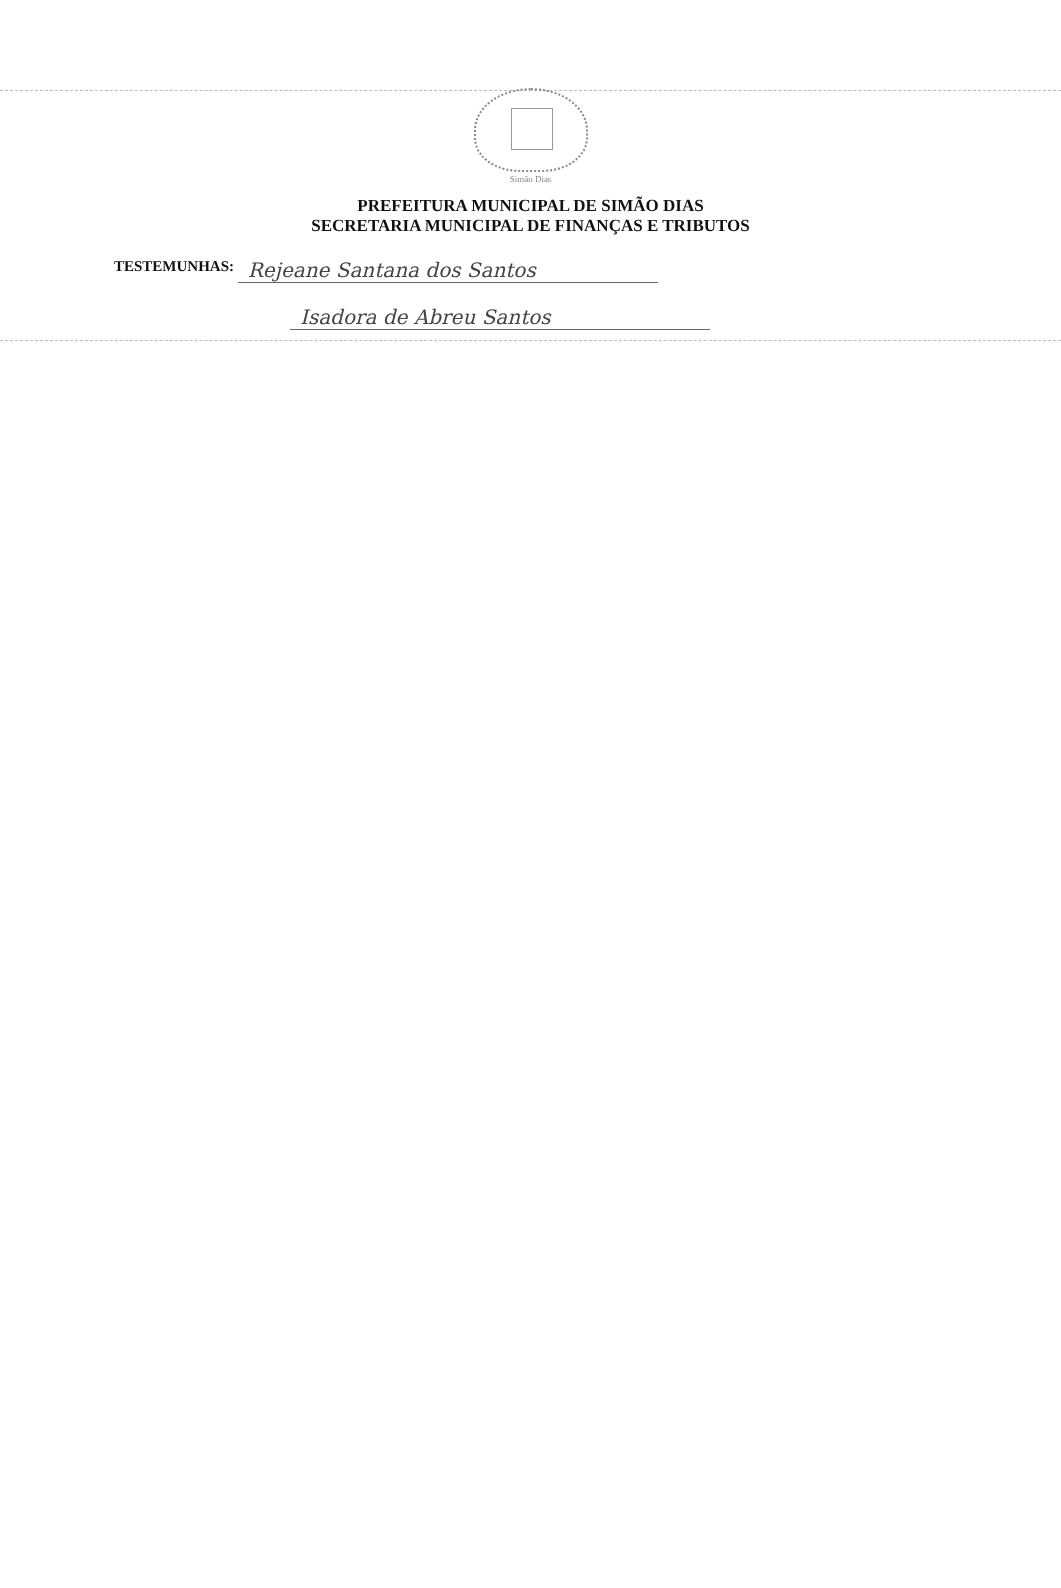Simão Dias
PREFEITURA MUNICIPAL DE SIMÃO DIAS
SECRETARIA MUNICIPAL DE FINANÇAS E TRIBUTOS
TESTEMUNHAS: Rejeane Santana dos Santos
Isadora de Abreu Santos